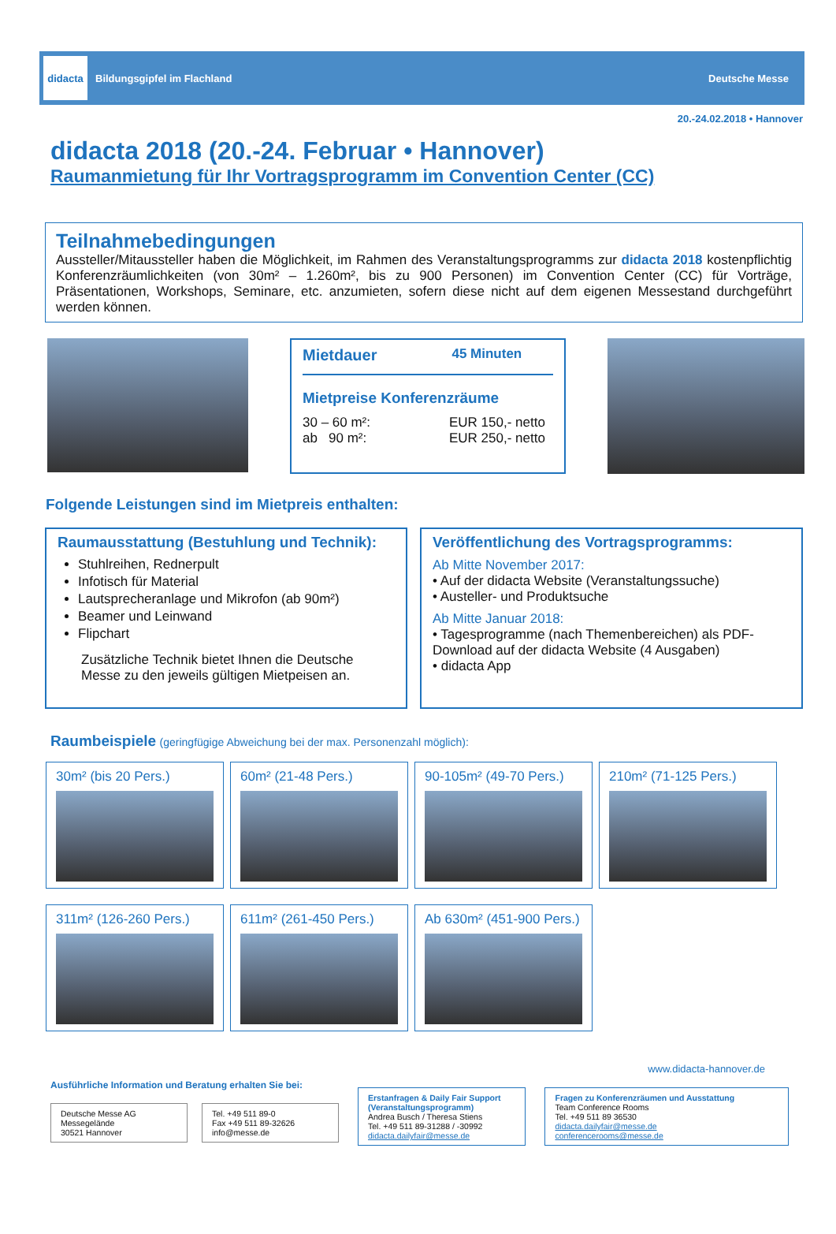didacta
Bildungsgipfel im Flachland
Deutsche Messe
20.-24.02.2018 • Hannover
didacta 2018 (20.-24. Februar • Hannover)
Raumanmietung für Ihr Vortragsprogramm im Convention Center (CC)
Teilnahmebedingungen
Aussteller/Mitaussteller haben die Möglichkeit, im Rahmen des Veranstaltungsprogramms zur didacta 2018 kostenpflichtig Konferenzräumlichkeiten (von 30m² – 1.260m², bis zu 900 Personen) im Convention Center (CC) für Vorträge, Präsentationen, Workshops, Seminare, etc. anzumieten, sofern diese nicht auf dem eigenen Messestand durchgeführt werden können.
Mietdauer 45 Minuten
Mietpreise Konferenzräume
30 – 60 m²:
ab 90 m²:
EUR 150,- netto
EUR 250,- netto
Folgende Leistungen sind im Mietpreis enthalten:
Raumausstattung (Bestuhlung und Technik):
Stuhlreihen, Rednerpult
Infotisch für Material
Lautsprecheranlage und Mikrofon (ab 90m²)
Beamer und Leinwand
Flipchart
Zusätzliche Technik bietet Ihnen die Deutsche Messe zu den jeweils gültigen Mietpeisen an.
Veröffentlichung des Vortragsprogramms:
Ab Mitte November 2017:
• Auf der didacta Website (Veranstaltungssuche)
• Austeller- und Produktsuche
Ab Mitte Januar 2018:
• Tagesprogramme (nach Themenbereichen) als PDF-Download auf der didacta Website (4 Ausgaben)
• didacta App
Raumbeispiele (geringfügige Abweichung bei der max. Personenzahl möglich):
30m² (bis 20 Pers.) 60m² (21-48 Pers.) 90-105m² (49-70 Pers.) 210m² (71-125 Pers.)
311m² (126-260 Pers.) 611m² (261-450 Pers.) Ab 630m² (451-900 Pers.)
www.didacta-hannover.de
Ausführliche Information und Beratung erhalten Sie bei:
Deutsche Messe AG
Messegelände
30521 Hannover
Tel. +49 511 89-0
Fax +49 511 89-32626
info@messe.de
Erstanfragen & Daily Fair Support (Veranstaltungsprogramm)
Andrea Busch / Theresa Stiens
Tel. +49 511 89-31288 / -30992
didacta.dailyfair@messe.de
Fragen zu Konferenzräumen und Ausstattung
Team Conference Rooms
Tel. +49 511 89 36530
didacta.dailyfair@messe.de
conferencerooms@messe.de